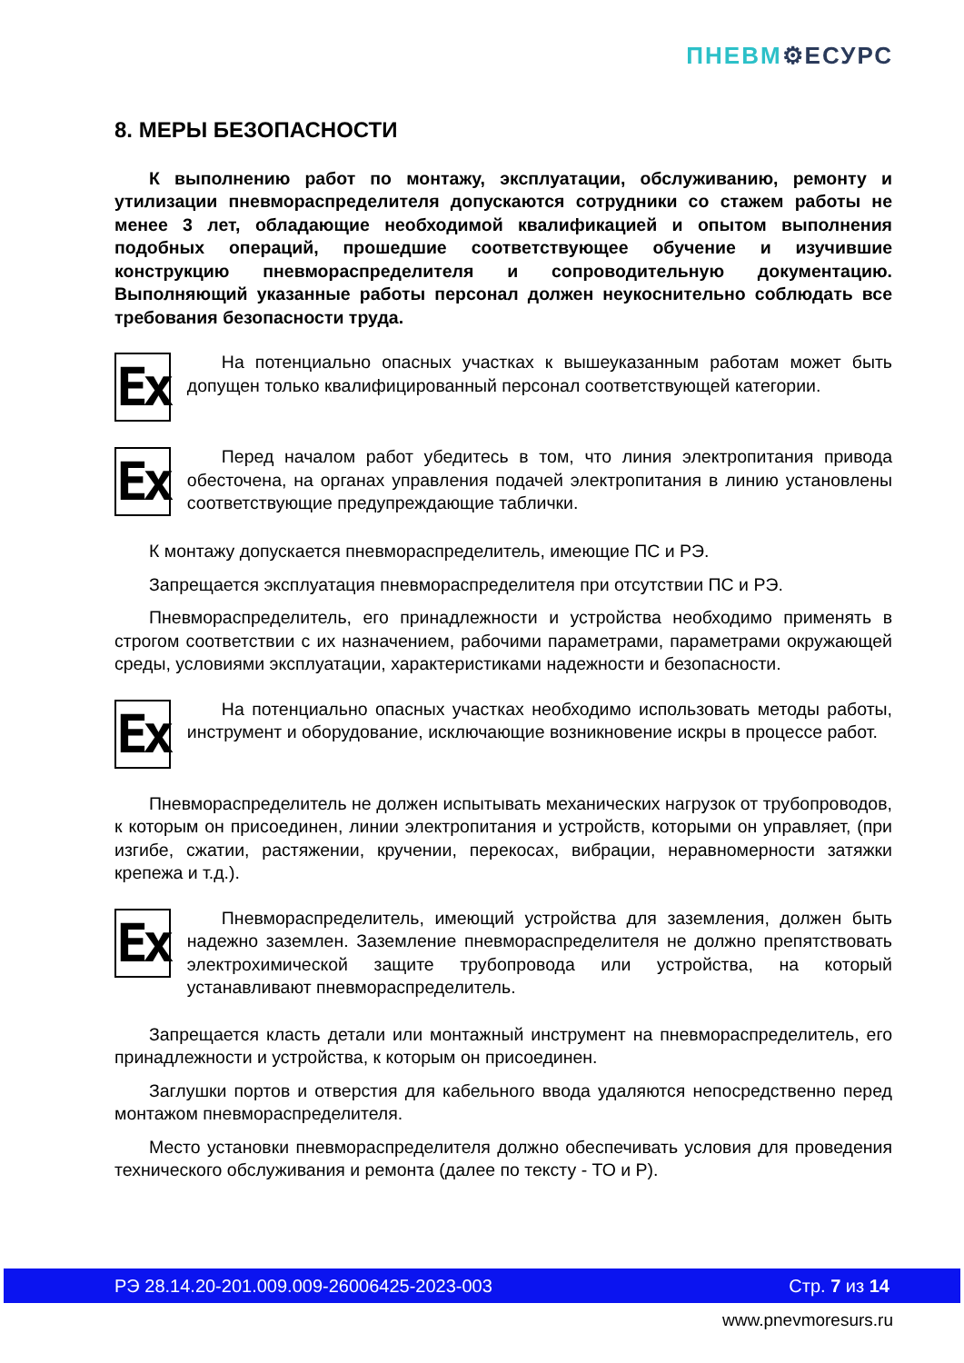ПНЕВМ⚙ЕСУРС
8. МЕРЫ БЕЗОПАСНОСТИ
К выполнению работ по монтажу, эксплуатации, обслуживанию, ремонту и утилизации пневмораспределителя допускаются сотрудники со стажем работы не менее 3 лет, обладающие необходимой квалификацией и опытом выполнения подобных операций, прошедшие соответствующее обучение и изучившие конструкцию пневмораспределителя и сопроводительную документацию. Выполняющий указанные работы персонал должен неукоснительно соблюдать все требования безопасности труда.
Ex
На потенциально опасных участках к вышеуказанным работам может быть допущен только квалифицированный персонал соответствующей категории.
Ex
Перед началом работ убедитесь в том, что линия электропитания привода обесточена, на органах управления подачей электропитания в линию установлены соответствующие предупреждающие таблички.
К монтажу допускается пневмораспределитель, имеющие ПС и РЭ.
Запрещается эксплуатация пневмораспределителя при отсутствии ПС и РЭ.
Пневмораспределитель, его принадлежности и устройства необходимо применять в строгом соответствии с их назначением, рабочими параметрами, параметрами окружающей среды, условиями эксплуатации, характеристиками надежности и безопасности.
Ex
На потенциально опасных участках необходимо использовать методы работы, инструмент и оборудование, исключающие возникновение искры в процессе работ.
Пневмораспределитель не должен испытывать механических нагрузок от трубопроводов, к которым он присоединен, линии электропитания и устройств, которыми он управляет, (при изгибе, сжатии, растяжении, кручении, перекосах, вибрации, неравномерности затяжки крепежа и т.д.).
Ex
Пневмораспределитель, имеющий устройства для заземления, должен быть надежно заземлен. Заземление пневмораспределителя не должно препятствовать электрохимической защите трубопровода или устройства, на который устанавливают пневмораспределитель.
Запрещается класть детали или монтажный инструмент на пневмораспределитель, его принадлежности и устройства, к которым он присоединен.
Заглушки портов и отверстия для кабельного ввода удаляются непосредственно перед монтажом пневмораспределителя.
Место установки пневмораспределителя должно обеспечивать условия для проведения технического обслуживания и ремонта (далее по тексту - ТО и Р).
РЭ 28.14.20-201.009.009-26006425-2023-003 Стр. 7 из 14
www.pnevmoresurs.ru